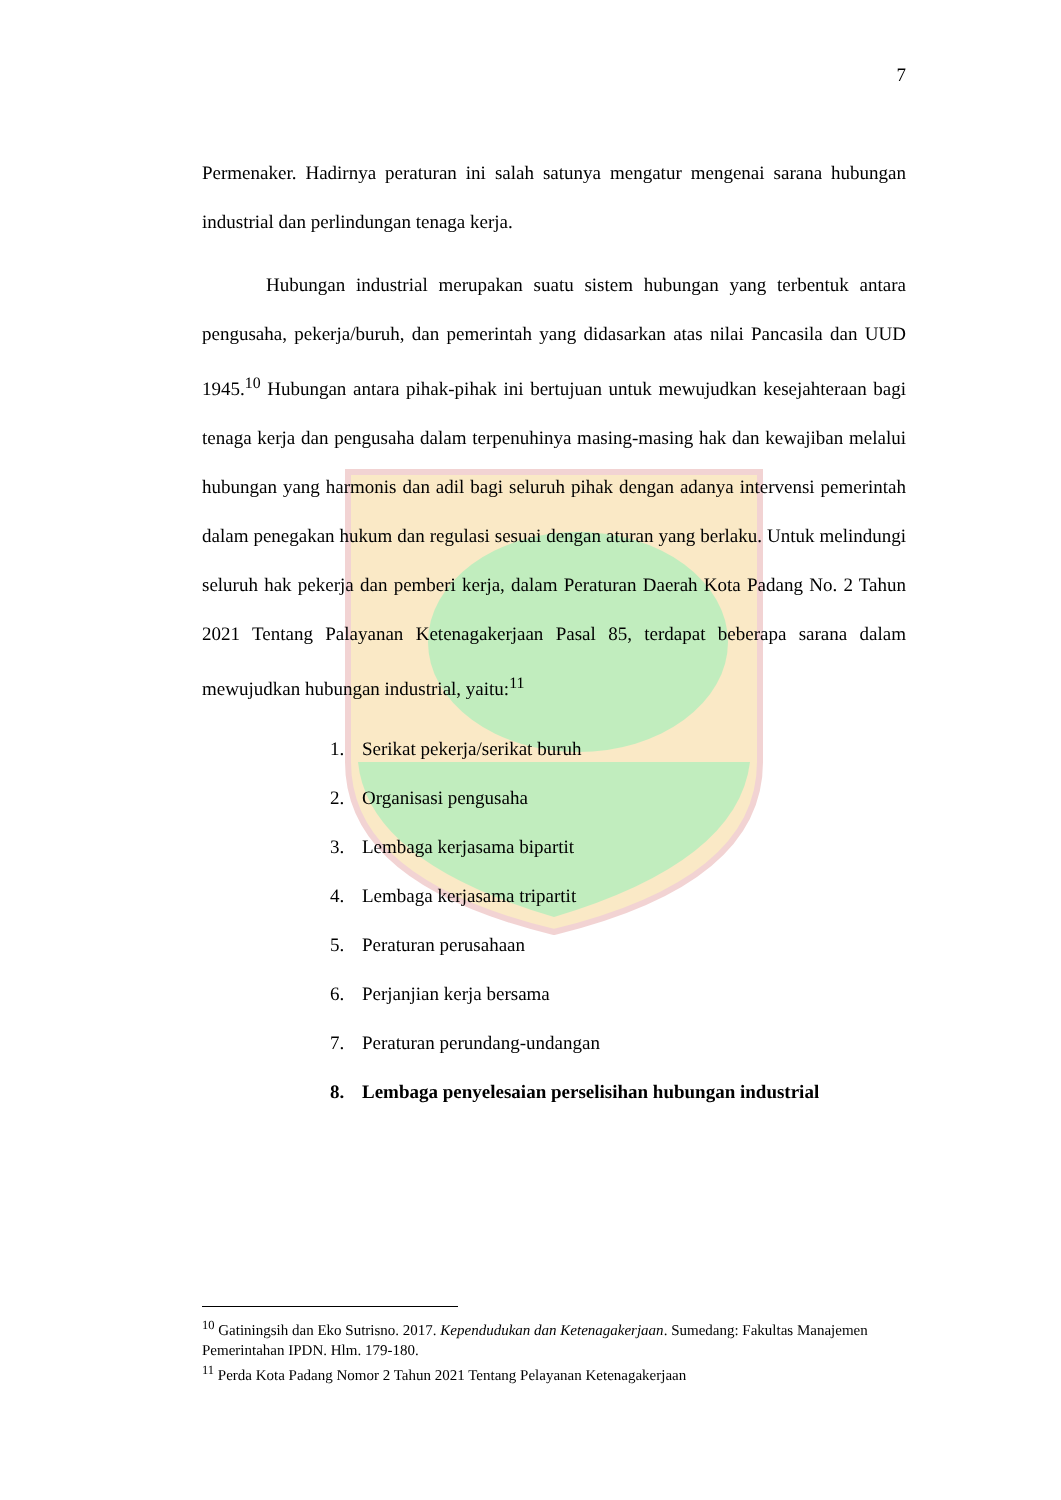7
Permenaker. Hadirnya peraturan ini salah satunya mengatur mengenai sarana hubungan industrial dan perlindungan tenaga kerja.
Hubungan industrial merupakan suatu sistem hubungan yang terbentuk antara pengusaha, pekerja/buruh, dan pemerintah yang didasarkan atas nilai Pancasila dan UUD 1945.<sup>10</sup> Hubungan antara pihak-pihak ini bertujuan untuk mewujudkan kesejahteraan bagi tenaga kerja dan pengusaha dalam terpenuhinya masing-masing hak dan kewajiban melalui hubungan yang harmonis dan adil bagi seluruh pihak dengan adanya intervensi pemerintah dalam penegakan hukum dan regulasi sesuai dengan aturan yang berlaku. Untuk melindungi seluruh hak pekerja dan pemberi kerja, dalam Peraturan Daerah Kota Padang No. 2 Tahun 2021 Tentang Palayanan Ketenagakerjaan Pasal 85, terdapat beberapa sarana dalam mewujudkan hubungan industrial, yaitu:<sup>11</sup>
1. Serikat pekerja/serikat buruh
2. Organisasi pengusaha
3. Lembaga kerjasama bipartit
4. Lembaga kerjasama tripartit
5. Peraturan perusahaan
6. Perjanjian kerja bersama
7. Peraturan perundang-undangan
8. Lembaga penyelesaian perselisihan hubungan industrial
<sup>10</sup> Gatiningsih dan Eko Sutrisno. 2017. Kependudukan dan Ketenagakerjaan. Sumedang: Fakultas Manajemen Pemerintahan IPDN. Hlm. 179-180.
<sup>11</sup> Perda Kota Padang Nomor 2 Tahun 2021 Tentang Pelayanan Ketenagakerjaan